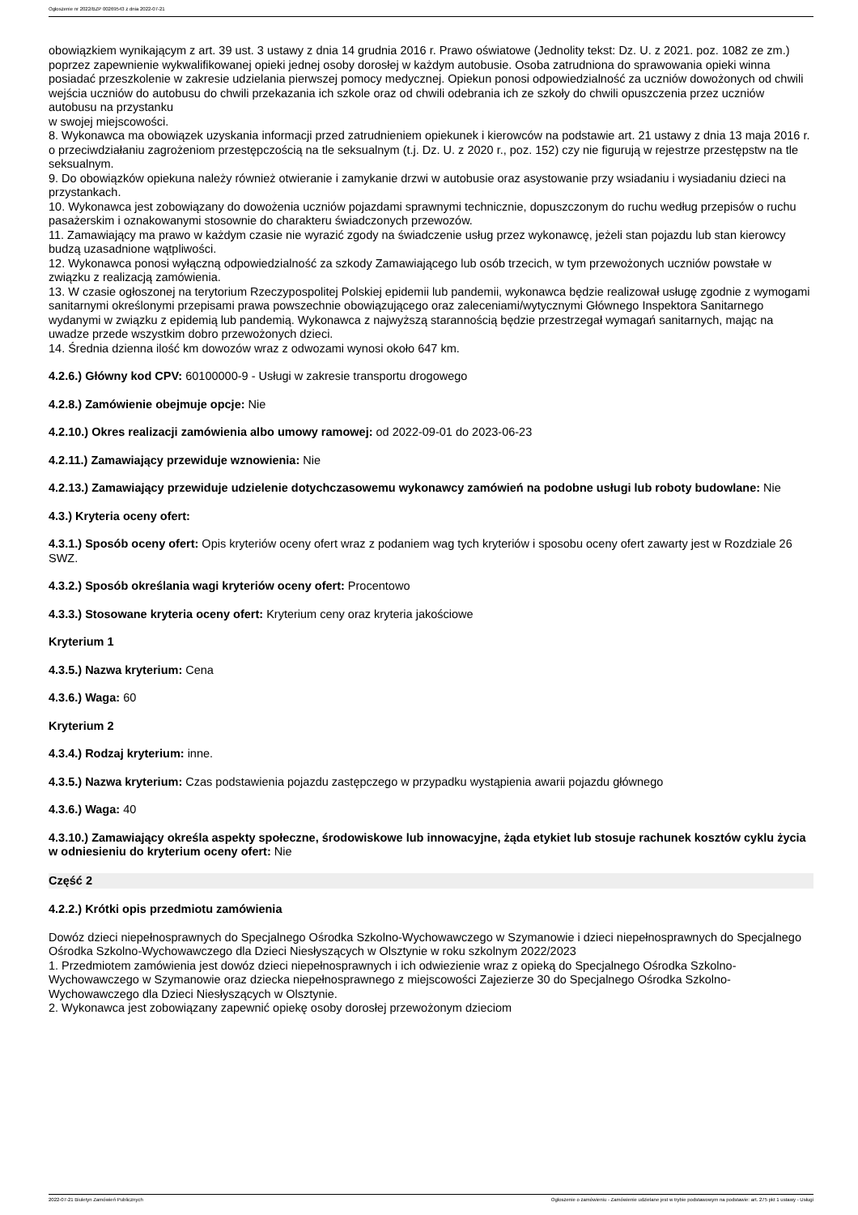Ogłoszenie nr 2022/BZP 00269543 z dnia 2022-07-21
obowiązkiem wynikającym z art. 39 ust. 3 ustawy z dnia 14 grudnia 2016 r. Prawo oświatowe (Jednolity tekst: Dz. U. z 2021. poz. 1082 ze zm.) poprzez zapewnienie wykwalifikowanej opieki jednej osoby dorosłej w każdym autobusie. Osoba zatrudniona do sprawowania opieki winna posiadać przeszkolenie w zakresie udzielania pierwszej pomocy medycznej. Opiekun ponosi odpowiedzialność za uczniów dowożonych od chwili wejścia uczniów do autobusu do chwili przekazania ich szkole oraz od chwili odebrania ich ze szkoły do chwili opuszczenia przez uczniów autobusu na przystanku
w swojej miejscowości.
8. Wykonawca ma obowiązek uzyskania informacji przed zatrudnieniem opiekunek i kierowców na podstawie art. 21 ustawy z dnia 13 maja 2016 r. o przeciwdziałaniu zagrożeniom przestępczością na tle seksualnym (t.j. Dz. U. z 2020 r., poz. 152) czy nie figurują w rejestrze przestępstw na tle seksualnym.
9. Do obowiązków opiekuna należy również otwieranie i zamykanie drzwi w autobusie oraz asystowanie przy wsiadaniu i wysiadaniu dzieci na przystankach.
10. Wykonawca jest zobowiązany do dowożenia uczniów pojazdami sprawnymi technicznie, dopuszczonym do ruchu według przepisów o ruchu pasażerskim i oznakowanymi stosownie do charakteru świadczonych przewozów.
11. Zamawiający ma prawo w każdym czasie nie wyrazić zgody na świadczenie usług przez wykonawcę, jeżeli stan pojazdu lub stan kierowcy budzą uzasadnione wątpliwości.
12. Wykonawca ponosi wyłączną odpowiedzialność za szkody Zamawiającego lub osób trzecich, w tym przewożonych uczniów powstałe w związku z realizacją zamówienia.
13. W czasie ogłoszonej na terytorium Rzeczypospolitej Polskiej epidemii lub pandemii, wykonawca będzie realizował usługę zgodnie z wymogami sanitarnymi określonymi przepisami prawa powszechnie obowiązującego oraz zaleceniami/wytycznymi Głównego Inspektora Sanitarnego wydanymi w związku z epidemią lub pandemią. Wykonawca z najwyższą starannością będzie przestrzegał wymagań sanitarnych, mając na uwadze przede wszystkim dobro przewożonych dzieci.
14. Średnia dzienna ilość km dowozów wraz z odwozami wynosi około 647 km.
4.2.6.) Główny kod CPV: 60100000-9 - Usługi w zakresie transportu drogowego
4.2.8.) Zamówienie obejmuje opcje: Nie
4.2.10.) Okres realizacji zamówienia albo umowy ramowej: od 2022-09-01 do 2023-06-23
4.2.11.) Zamawiający przewiduje wznowienia: Nie
4.2.13.) Zamawiający przewiduje udzielenie dotychczasowemu wykonawcy zamówień na podobne usługi lub roboty budowlane: Nie
4.3.) Kryteria oceny ofert:
4.3.1.) Sposób oceny ofert: Opis kryteriów oceny ofert wraz z podaniem wag tych kryteriów i sposobu oceny ofert zawarty jest w Rozdziale 26 SWZ.
4.3.2.) Sposób określania wagi kryteriów oceny ofert: Procentowo
4.3.3.) Stosowane kryteria oceny ofert: Kryterium ceny oraz kryteria jakościowe
Kryterium 1
4.3.5.) Nazwa kryterium: Cena
4.3.6.) Waga: 60
Kryterium 2
4.3.4.) Rodzaj kryterium: inne.
4.3.5.) Nazwa kryterium: Czas podstawienia pojazdu zastępczego w przypadku wystąpienia awarii pojazdu głównego
4.3.6.) Waga: 40
4.3.10.) Zamawiający określa aspekty społeczne, środowiskowe lub innowacyjne, żąda etykiet lub stosuje rachunek kosztów cyklu życia w odniesieniu do kryterium oceny ofert: Nie
Część 2
4.2.2.) Krótki opis przedmiotu zamówienia
Dowóz dzieci niepełnosprawnych do Specjalnego Ośrodka Szkolno-Wychowawczego w Szymanowie i dzieci niepełnosprawnych do Specjalnego Ośrodka Szkolno-Wychowawczego dla Dzieci Niesłyszących w Olsztynie w roku szkolnym 2022/2023
1. Przedmiotem zamówienia jest dowóz dzieci niepełnosprawnych i ich odwiezienie wraz z opieką do Specjalnego Ośrodka Szkolno- Wychowawczego w Szymanowie oraz dziecka niepełnosprawnego z miejscowości Zajezierze 30 do Specjalnego Ośrodka Szkolno-Wychowawczego dla Dzieci Niesłyszących w Olsztynie.
2. Wykonawca jest zobowiązany zapewnić opiekę osoby dorosłej przewożonym dzieciom
2022-07-21 Biuletyn Zamówień Publicznych Ogłoszenie o zamówieniu - Zamówienie udzielane jest w trybie podstawowym na podstawie: art. 275 pkt 1 ustawy - Usługi